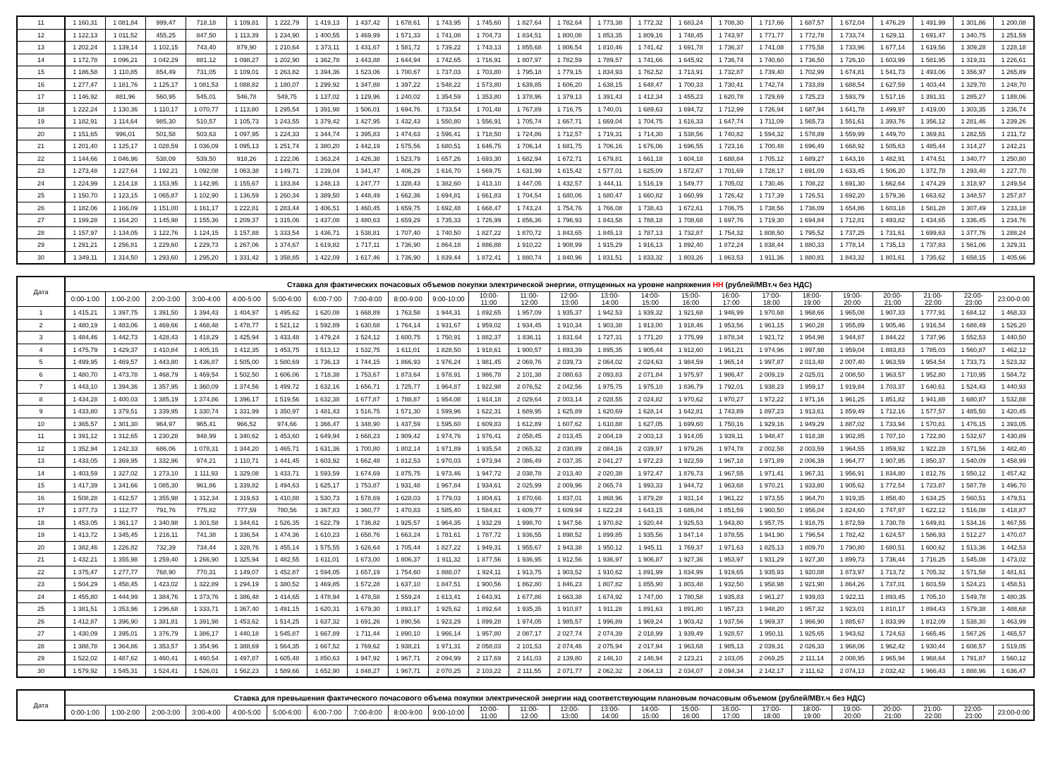| 11 | 1 160,31 | 1 081,84 | 999,47 | 718,18 | 1 109,81 | 1 222,79 | 1 419,13 | 1 437,42 | 1 678,61 | 1 743,95 | 1 745,60 | 1 827,64 | 1 782,64 | 1 773,38 | 1 772,32 | 1 683,24 | 1 708,30 | 1 717,66 | 1 687,57 | 1 672,04 | 1 476,29 | 1 491,99 | 1 301,86 | 1 200,08 |
| 12 | 1 122,13 | 1 011,52 | 455,25 | 847,50 | 1 113,39 | 1 234,90 | 1 400,55 | 1 469,99 | 1 571,33 | 1 741,08 | 1 704,73 | 1 834,51 | 1 800,08 | 1 853,35 | 1 809,16 | 1 748,45 | 1 743,97 | 1 771,77 | 1 772,78 | 1 733,74 | 1 629,11 | 1 691,47 | 1 340,75 | 1 251,59 |
| 13 | 1 202,24 | 1 139,14 | 1 102,15 | 743,40 | 879,90 | 1 210,64 | 1 373,11 | 1 431,67 | 1 581,72 | 1 739,22 | 1 743,13 | 1 855,68 | 1 806,54 | 1 810,46 | 1 741,42 | 1 691,78 | 1 736,37 | 1 741,08 | 1 775,58 | 1 733,96 | 1 677,14 | 1 619,56 | 1 309,28 | 1 228,18 |
| 14 | 1 172,78 | 1 096,21 | 1 042,29 | 881,12 | 1 098,27 | 1 202,90 | 1 362,78 | 1 443,88 | 1 644,94 | 1 742,65 | 1 716,91 | 1 807,97 | 1 782,59 | 1 789,57 | 1 741,66 | 1 645,92 | 1 736,74 | 1 740,60 | 1 736,50 | 1 726,10 | 1 603,99 | 1 581,95 | 1 319,31 | 1 226,61 |
| 15 | 1 186,58 | 1 110,85 | 854,49 | 731,05 | 1 109,01 | 1 263,82 | 1 394,36 | 1 523,06 | 1 700,67 | 1 737,03 | 1 703,80 | 1 795,18 | 1 779,15 | 1 834,93 | 1 762,52 | 1 713,91 | 1 732,87 | 1 739,40 | 1 702,99 | 1 674,81 | 1 541,73 | 1 493,06 | 1 356,97 | 1 265,89 |
| 16 | 1 277,47 | 1 181,76 | 1 125,17 | 1 081,53 | 1 088,82 | 1 180,07 | 1 299,92 | 1 347,88 | 1 397,22 | 1 548,22 | 1 573,80 | 1 639,85 | 1 606,20 | 1 638,15 | 1 648,47 | 1 700,33 | 1 730,41 | 1 742,74 | 1 733,89 | 1 688,54 | 1 627,59 | 1 403,44 | 1 329,70 | 1 248,70 |
| 17 | 1 146,92 | 881,96 | 560,95 | 545,01 | 546,78 | 549,75 | 1 137,02 | 1 129,96 | 1 240,02 | 1 354,59 | 1 353,80 | 1 378,96 | 1 379,13 | 1 391,43 | 1 412,34 | 1 455,23 | 1 620,78 | 1 729,69 | 1 725,23 | 1 593,79 | 1 517,16 | 1 391,31 | 1 285,27 | 1 188,06 |
| 18 | 1 222,24 | 1 130,36 | 1 110,17 | 1 070,77 | 1 113,80 | 1 295,54 | 1 391,98 | 1 506,01 | 1 694,76 | 1 733,54 | 1 701,48 | 1 767,89 | 1 716,75 | 1 740,01 | 1 689,63 | 1 694,72 | 1 712,99 | 1 726,94 | 1 687,94 | 1 641,78 | 1 499,97 | 1 419,00 | 1 303,35 | 1 236,74 |
| 19 | 1 182,91 | 1 114,64 | 985,30 | 510,57 | 1 105,73 | 1 243,55 | 1 379,42 | 1 427,95 | 1 432,43 | 1 550,80 | 1 556,91 | 1 705,74 | 1 667,71 | 1 669,04 | 1 704,75 | 1 616,33 | 1 647,74 | 1 711,09 | 1 565,73 | 1 551,61 | 1 393,76 | 1 356,12 | 1 281,46 | 1 239,26 |
| 20 | 1 151,65 | 996,01 | 501,58 | 503,63 | 1 097,95 | 1 224,33 | 1 344,74 | 1 395,83 | 1 474,63 | 1 596,41 | 1 718,50 | 1 724,86 | 1 712,57 | 1 719,31 | 1 714,30 | 1 538,56 | 1 740,82 | 1 594,32 | 1 578,89 | 1 559,99 | 1 449,70 | 1 369,81 | 1 282,55 | 1 211,72 |
| 21 | 1 201,40 | 1 125,17 | 1 028,59 | 1 036,09 | 1 095,13 | 1 251,74 | 1 380,20 | 1 442,19 | 1 575,56 | 1 680,51 | 1 646,75 | 1 706,14 | 1 681,75 | 1 706,16 | 1 676,06 | 1 696,55 | 1 723,16 | 1 700,48 | 1 696,49 | 1 668,92 | 1 505,63 | 1 485,44 | 1 314,27 | 1 242,21 |
| 22 | 1 144,66 | 1 046,96 | 538,09 | 539,50 | 918,26 | 1 222,06 | 1 363,24 | 1 426,38 | 1 523,79 | 1 657,26 | 1 693,30 | 1 682,94 | 1 672,71 | 1 679,81 | 1 661,18 | 1 604,18 | 1 688,84 | 1 705,12 | 1 689,27 | 1 643,16 | 1 482,91 | 1 474,51 | 1 340,77 | 1 250,80 |
| 23 | 1 273,48 | 1 227,64 | 1 192,21 | 1 092,08 | 1 063,38 | 1 149,71 | 1 239,04 | 1 341,47 | 1 406,29 | 1 616,70 | 1 669,75 | 1 631,99 | 1 615,42 | 1 577,01 | 1 625,09 | 1 572,67 | 1 701,69 | 1 728,17 | 1 691,09 | 1 633,45 | 1 506,20 | 1 372,78 | 1 293,40 | 1 227,70 |
| 24 | 1 224,99 | 1 214,18 | 1 153,95 | 1 142,95 | 1 155,67 | 1 183,84 | 1 248,13 | 1 247,77 | 1 328,43 | 1 382,60 | 1 413,10 | 1 447,05 | 1 432,57 | 1 444,11 | 1 516,19 | 1 549,77 | 1 705,02 | 1 730,46 | 1 708,22 | 1 691,30 | 1 662,64 | 1 474,29 | 1 318,97 | 1 249,54 |
| 25 | 1 150,70 | 1 123,15 | 1 065,87 | 1 102,90 | 1 136,59 | 1 260,34 | 1 389,50 | 1 448,49 | 1 662,36 | 1 694,81 | 1 661,83 | 1 704,54 | 1 680,06 | 1 680,47 | 1 660,82 | 1 660,99 | 1 726,42 | 1 717,39 | 1 726,51 | 1 692,20 | 1 579,36 | 1 663,62 | 1 348,57 | 1 257,87 |
| 26 | 1 182,06 | 1 166,09 | 1 151,00 | 1 161,17 | 1 222,81 | 1 283,44 | 1 406,51 | 1 460,45 | 1 659,75 | 1 692,48 | 1 668,47 | 1 743,24 | 1 754,76 | 1 766,08 | 1 738,43 | 1 672,61 | 1 706,75 | 1 738,56 | 1 736,09 | 1 654,86 | 1 603,18 | 1 581,28 | 1 307,49 | 1 233,18 |
| 27 | 1 199,28 | 1 164,20 | 1 145,98 | 1 155,36 | 1 209,37 | 1 315,06 | 1 437,08 | 1 480,63 | 1 659,29 | 1 735,33 | 1 726,99 | 1 856,36 | 1 796,93 | 1 843,58 | 1 788,18 | 1 708,68 | 1 697,76 | 1 719,30 | 1 694,84 | 1 712,81 | 1 493,82 | 1 434,65 | 1 336,45 | 1 234,76 |
| 28 | 1 157,97 | 1 134,05 | 1 122,76 | 1 124,15 | 1 157,88 | 1 333,54 | 1 436,71 | 1 538,81 | 1 707,40 | 1 740,50 | 1 827,22 | 1 870,72 | 1 843,65 | 1 845,13 | 1 787,13 | 1 732,87 | 1 754,32 | 1 808,50 | 1 795,52 | 1 737,25 | 1 731,61 | 1 699,63 | 1 377,76 | 1 288,24 |
| 29 | 1 291,21 | 1 256,81 | 1 229,60 | 1 229,73 | 1 267,06 | 1 374,67 | 1 619,82 | 1 717,11 | 1 736,90 | 1 864,18 | 1 886,88 | 1 910,22 | 1 908,99 | 1 915,29 | 1 916,13 | 1 892,40 | 1 872,24 | 1 838,44 | 1 880,33 | 1 778,14 | 1 735,13 | 1 737,83 | 1 561,06 | 1 329,31 |
| 30 | 1 349,11 | 1 314,50 | 1 293,60 | 1 295,20 | 1 331,42 | 1 358,85 | 1 422,09 | 1 617,46 | 1 736,90 | 1 839,44 | 1 872,41 | 1 880,74 | 1 840,96 | 1 831,51 | 1 833,32 | 1 803,26 | 1 863,53 | 1 911,36 | 1 880,81 | 1 843,32 | 1 801,61 | 1 735,62 | 1 658,15 | 1 405,66 |
| Дата | Ставка для фактических почасовых объемов покупки электрической энергии, отпущенных на уровне напряжения НН (рублей/МВт.ч без НДС) | | | | | | | | | | | | | | | | | | | | | | | |
| --- | --- | --- | --- | --- | --- | --- | --- | --- | --- | --- | --- | --- | --- | --- | --- | --- | --- | --- | --- | --- | --- | --- | --- | --- |
| | 0:00-1:00 | 1:00-2:00 | 2:00-3:00 | 3:00-4:00 | 4:00-5:00 | 5:00-6:00 | 6:00-7:00 | 7:00-8:00 | 8:00-9:00 | 9:00-10:00 | 10:00- 11:00 | 11:00- 12:00 | 12:00- 13:00 | 13:00- 14:00 | 14:00- 15:00 | 15:00- 16:00 | 16:00- 17:00 | 17:00- 18:00 | 18:00- 19:00 | 19:00- 20:00 | 20:00- 21:00 | 21:00- 22:00 | 22:00- 23:00 | 23:00-0:00 |
| 1 | 1 415,21 | 1 397,75 | 1 391,50 | 1 394,43 | 1 404,97 | 1 495,62 | 1 620,08 | 1 668,89 | 1 763,58 | 1 944,31 | 1 892,65 | 1 957,09 | 1 935,37 | 1 942,53 | 1 939,32 | 1 921,68 | 1 946,99 | 1 970,68 | 1 968,66 | 1 965,08 | 1 907,33 | 1 777,91 | 1 684,12 | 1 468,33 |
| 2 | 1 480,19 | 1 483,06 | 1 469,66 | 1 468,48 | 1 478,77 | 1 521,12 | 1 592,89 | 1 630,68 | 1 764,14 | 1 931,67 | 1 959,02 | 1 934,45 | 1 910,34 | 1 903,38 | 1 913,00 | 1 918,46 | 1 953,56 | 1 961,15 | 1 960,28 | 1 955,89 | 1 905,46 | 1 916,54 | 1 688,49 | 1 526,20 |
| 3 | 1 484,46 | 1 442,73 | 1 428,43 | 1 418,29 | 1 425,94 | 1 433,48 | 1 479,24 | 1 524,12 | 1 600,75 | 1 750,91 | 1 882,37 | 1 836,11 | 1 831,64 | 1 727,31 | 1 771,20 | 1 775,99 | 1 878,34 | 1 921,72 | 1 954,98 | 1 944,87 | 1 844,22 | 1 737,96 | 1 552,53 | 1 440,50 |
| 4 | 1 475,79 | 1 429,37 | 1 410,84 | 1 405,15 | 1 412,35 | 1 453,75 | 1 513,12 | 1 532,75 | 1 611,01 | 1 828,50 | 1 918,61 | 1 900,57 | 1 893,39 | 1 895,35 | 1 905,44 | 1 912,60 | 1 951,21 | 1 974,96 | 1 997,98 | 1 959,04 | 1 883,83 | 1 785,03 | 1 560,87 | 1 462,12 |
| 5 | 1 499,95 | 1 469,57 | 1 443,80 | 1 436,87 | 1 505,00 | 1 580,69 | 1 736,13 | 1 744,15 | 1 866,93 | 1 976,24 | 1 981,45 | 2 069,76 | 2 039,73 | 2 064,02 | 2 024,63 | 1 984,59 | 1 965,14 | 1 997,87 | 2 013,48 | 2 007,40 | 1 963,59 | 1 954,54 | 1 733,71 | 1 523,32 |
| 6 | 1 480,70 | 1 473,78 | 1 468,79 | 1 469,54 | 1 502,50 | 1 606,06 | 1 718,38 | 1 753,67 | 1 873,64 | 1 978,91 | 1 986,78 | 2 101,38 | 2 080,63 | 2 093,83 | 2 071,84 | 1 975,97 | 1 986,47 | 2 009,19 | 2 025,01 | 2 008,50 | 1 963,57 | 1 952,80 | 1 710,95 | 1 584,72 |
| 7 | 1 443,10 | 1 394,36 | 1 357,95 | 1 360,09 | 1 374,56 | 1 499,72 | 1 632,16 | 1 656,71 | 1 725,77 | 1 964,87 | 1 922,98 | 2 076,52 | 2 042,56 | 1 975,75 | 1 975,10 | 1 836,79 | 1 792,01 | 1 938,23 | 1 959,17 | 1 919,84 | 1 703,37 | 1 640,61 | 1 524,43 | 1 440,93 |
| 8 | 1 434,28 | 1 400,03 | 1 385,19 | 1 374,86 | 1 396,17 | 1 519,56 | 1 632,38 | 1 677,87 | 1 788,87 | 1 954,08 | 1 914,18 | 2 029,64 | 2 003,14 | 2 028,55 | 2 024,82 | 1 970,62 | 1 970,27 | 1 972,22 | 1 971,16 | 1 961,25 | 1 851,82 | 1 941,88 | 1 680,87 | 1 532,88 |
| 9 | 1 433,80 | 1 379,51 | 1 339,95 | 1 330,74 | 1 331,99 | 1 350,97 | 1 481,43 | 1 516,75 | 1 571,30 | 1 599,96 | 1 622,31 | 1 689,95 | 1 625,89 | 1 620,69 | 1 628,14 | 1 642,81 | 1 743,89 | 1 897,23 | 1 913,61 | 1 859,49 | 1 712,16 | 1 577,57 | 1 485,50 | 1 420,45 |
| 10 | 1 365,57 | 1 301,30 | 964,97 | 965,41 | 966,52 | 974,66 | 1 366,47 | 1 348,90 | 1 437,59 | 1 595,60 | 1 609,83 | 1 612,89 | 1 607,62 | 1 610,88 | 1 627,05 | 1 699,60 | 1 750,16 | 1 929,16 | 1 949,29 | 1 887,02 | 1 733,94 | 1 570,81 | 1 476,15 | 1 393,05 |
| 11 | 1 391,12 | 1 312,65 | 1 230,28 | 948,99 | 1 340,62 | 1 453,60 | 1 649,94 | 1 668,23 | 1 909,42 | 1 974,76 | 1 976,41 | 2 058,45 | 2 013,45 | 2 004,19 | 2 003,13 | 1 914,05 | 1 939,11 | 1 948,47 | 1 918,38 | 1 902,85 | 1 707,10 | 1 722,80 | 1 532,67 | 1 430,89 |
| 12 | 1 352,94 | 1 242,33 | 686,06 | 1 078,31 | 1 344,20 | 1 465,71 | 1 631,36 | 1 700,80 | 1 802,14 | 1 971,89 | 1 935,54 | 2 065,32 | 2 030,89 | 2 084,16 | 2 039,97 | 1 979,26 | 1 974,78 | 2 002,58 | 2 003,59 | 1 964,55 | 1 859,92 | 1 922,28 | 1 571,56 | 1 482,40 |
| 13 | 1 433,05 | 1 369,95 | 1 332,96 | 974,21 | 1 110,71 | 1 441,45 | 1 603,92 | 1 662,48 | 1 812,53 | 1 970,03 | 1 973,94 | 2 086,49 | 2 037,35 | 2 041,27 | 1 972,23 | 1 922,59 | 1 967,18 | 1 971,89 | 2 006,39 | 1 964,77 | 1 907,95 | 1 850,37 | 1 540,09 | 1 458,99 |
| 14 | 1 403,59 | 1 327,02 | 1 273,10 | 1 111,93 | 1 329,08 | 1 433,71 | 1 593,59 | 1 674,69 | 1 875,75 | 1 973,46 | 1 947,72 | 2 038,78 | 2 013,40 | 2 020,38 | 1 972,47 | 1 876,73 | 1 967,55 | 1 971,41 | 1 967,31 | 1 956,91 | 1 834,80 | 1 812,76 | 1 550,12 | 1 457,42 |
| 15 | 1 417,39 | 1 341,66 | 1 085,30 | 961,86 | 1 339,82 | 1 494,63 | 1 625,17 | 1 753,87 | 1 931,48 | 1 967,84 | 1 934,61 | 2 025,99 | 2 009,96 | 2 065,74 | 1 993,33 | 1 944,72 | 1 963,68 | 1 970,21 | 1 933,80 | 1 905,62 | 1 772,54 | 1 723,87 | 1 587,78 | 1 496,70 |
| 16 | 1 508,28 | 1 412,57 | 1 355,98 | 1 312,34 | 1 319,63 | 1 410,88 | 1 530,73 | 1 578,69 | 1 628,03 | 1 779,03 | 1 804,61 | 1 870,66 | 1 837,01 | 1 868,96 | 1 879,28 | 1 931,14 | 1 961,22 | 1 973,55 | 1 964,70 | 1 919,35 | 1 858,40 | 1 634,25 | 1 560,51 | 1 479,51 |
| 17 | 1 377,73 | 1 112,77 | 791,76 | 775,82 | 777,59 | 780,56 | 1 367,83 | 1 360,77 | 1 470,83 | 1 585,40 | 1 584,61 | 1 609,77 | 1 609,94 | 1 622,24 | 1 643,15 | 1 686,04 | 1 851,59 | 1 960,50 | 1 956,04 | 1 824,60 | 1 747,97 | 1 622,12 | 1 516,08 | 1 418,87 |
| 18 | 1 453,05 | 1 361,17 | 1 340,98 | 1 301,58 | 1 344,61 | 1 526,35 | 1 622,79 | 1 736,82 | 1 925,57 | 1 964,35 | 1 932,29 | 1 998,70 | 1 947,56 | 1 970,82 | 1 920,44 | 1 925,53 | 1 943,80 | 1 957,75 | 1 918,75 | 1 872,59 | 1 730,78 | 1 649,81 | 1 534,16 | 1 467,55 |
| 19 | 1 413,72 | 1 345,45 | 1 216,11 | 741,38 | 1 336,54 | 1 474,36 | 1 610,23 | 1 658,76 | 1 663,24 | 1 781,61 | 1 787,72 | 1 936,55 | 1 898,52 | 1 899,85 | 1 935,56 | 1 847,14 | 1 878,55 | 1 941,90 | 1 796,54 | 1 782,42 | 1 624,57 | 1 586,93 | 1 512,27 | 1 470,07 |
| 20 | 1 382,46 | 1 226,82 | 732,39 | 734,44 | 1 328,76 | 1 455,14 | 1 575,55 | 1 626,64 | 1 705,44 | 1 827,22 | 1 949,31 | 1 955,67 | 1 943,38 | 1 950,12 | 1 945,11 | 1 769,37 | 1 971,63 | 1 825,13 | 1 809,70 | 1 790,80 | 1 680,51 | 1 600,62 | 1 513,36 | 1 442,53 |
| 21 | 1 432,21 | 1 355,98 | 1 259,40 | 1 266,90 | 1 325,94 | 1 482,55 | 1 611,01 | 1 673,00 | 1 806,37 | 1 911,32 | 1 877,56 | 1 936,95 | 1 912,56 | 1 936,97 | 1 906,87 | 1 927,36 | 1 953,97 | 1 931,29 | 1 927,30 | 1 899,73 | 1 736,44 | 1 716,25 | 1 545,08 | 1 473,02 |
| 22 | 1 375,47 | 1 277,77 | 768,90 | 770,31 | 1 149,07 | 1 452,87 | 1 594,05 | 1 657,19 | 1 754,60 | 1 888,07 | 1 924,11 | 1 913,75 | 1 903,52 | 1 910,62 | 1 891,99 | 1 834,99 | 1 919,65 | 1 935,93 | 1 920,08 | 1 873,97 | 1 713,72 | 1 705,32 | 1 571,58 | 1 481,61 |
| 23 | 1 504,29 | 1 458,45 | 1 423,02 | 1 322,89 | 1 294,19 | 1 380,52 | 1 469,85 | 1 572,28 | 1 637,10 | 1 847,51 | 1 900,56 | 1 862,80 | 1 846,23 | 1 807,82 | 1 855,90 | 1 803,48 | 1 932,50 | 1 958,98 | 1 921,90 | 1 864,26 | 1 737,01 | 1 603,59 | 1 524,21 | 1 458,51 |
| 24 | 1 455,80 | 1 444,99 | 1 384,76 | 1 373,76 | 1 386,48 | 1 414,65 | 1 478,94 | 1 478,58 | 1 559,24 | 1 613,41 | 1 643,91 | 1 677,86 | 1 663,38 | 1 674,92 | 1 747,00 | 1 780,58 | 1 935,83 | 1 961,27 | 1 939,03 | 1 922,11 | 1 893,45 | 1 705,10 | 1 549,78 | 1 480,35 |
| 25 | 1 381,51 | 1 353,96 | 1 296,68 | 1 333,71 | 1 367,40 | 1 491,15 | 1 620,31 | 1 679,30 | 1 893,17 | 1 925,62 | 1 892,64 | 1 935,35 | 1 910,87 | 1 911,28 | 1 891,63 | 1 891,80 | 1 957,23 | 1 948,20 | 1 957,32 | 1 923,01 | 1 810,17 | 1 894,43 | 1 579,38 | 1 488,68 |
| 26 | 1 412,87 | 1 396,90 | 1 381,81 | 1 391,98 | 1 453,62 | 1 514,25 | 1 637,32 | 1 691,26 | 1 890,56 | 1 923,29 | 1 899,28 | 1 974,05 | 1 985,57 | 1 996,89 | 1 969,24 | 1 903,42 | 1 937,56 | 1 969,37 | 1 966,90 | 1 885,67 | 1 833,99 | 1 812,09 | 1 538,30 | 1 463,99 |
| 27 | 1 430,09 | 1 395,01 | 1 376,79 | 1 386,17 | 1 440,18 | 1 545,87 | 1 667,89 | 1 711,44 | 1 890,10 | 1 966,14 | 1 957,80 | 2 087,17 | 2 027,74 | 2 074,39 | 2 018,99 | 1 939,49 | 1 928,57 | 1 950,11 | 1 925,65 | 1 943,62 | 1 724,63 | 1 665,46 | 1 567,26 | 1 465,57 |
| 28 | 1 388,78 | 1 364,86 | 1 353,57 | 1 354,96 | 1 388,69 | 1 564,35 | 1 667,52 | 1 769,62 | 1 938,21 | 1 971,31 | 2 058,03 | 2 101,53 | 2 074,46 | 2 075,94 | 2 017,94 | 1 963,68 | 1 985,13 | 2 039,31 | 2 026,33 | 1 968,06 | 1 962,42 | 1 930,44 | 1 608,57 | 1 519,05 |
| 29 | 1 522,02 | 1 487,62 | 1 460,41 | 1 460,54 | 1 497,87 | 1 605,48 | 1 850,63 | 1 947,92 | 1 967,71 | 2 094,99 | 2 117,69 | 2 141,03 | 2 139,80 | 2 146,10 | 2 146,94 | 2 123,21 | 2 103,05 | 2 069,25 | 2 111,14 | 2 008,95 | 1 965,94 | 1 968,64 | 1 791,87 | 1 560,12 |
| 30 | 1 579,92 | 1 545,31 | 1 524,41 | 1 526,01 | 1 562,23 | 1 589,66 | 1 652,90 | 1 848,27 | 1 967,71 | 2 070,25 | 2 103,22 | 2 111,55 | 2 071,77 | 2 062,32 | 2 064,13 | 2 034,07 | 2 094,34 | 2 142,17 | 2 111,62 | 2 074,13 | 2 032,42 | 1 966,43 | 1 888,96 | 1 636,47 |
| Дата | Ставка для превышения фактического почасового объема покупки электрической энергии над соответствующим плановым почасовым объемом (рублей/МВт.ч без НДС) | | | | | | | | | | | | | | | | | | | | | | | |
| --- | --- | --- | --- | --- | --- | --- | --- | --- | --- | --- | --- | --- | --- | --- | --- | --- | --- | --- | --- | --- | --- | --- | --- | --- |
| | 0:00-1:00 | 1:00-2:00 | 2:00-3:00 | 3:00-4:00 | 4:00-5:00 | 5:00-6:00 | 6:00-7:00 | 7:00-8:00 | 8:00-9:00 | 9:00-10:00 | 10:00- 11:00 | 11:00- 12:00 | 12:00- 13:00 | 13:00- 14:00 | 14:00- 15:00 | 15:00- 16:00 | 16:00- 17:00 | 17:00- 18:00 | 18:00- 19:00 | 19:00- 20:00 | 20:00- 21:00 | 21:00- 22:00 | 22:00- 23:00 | 23:00-0:00 |